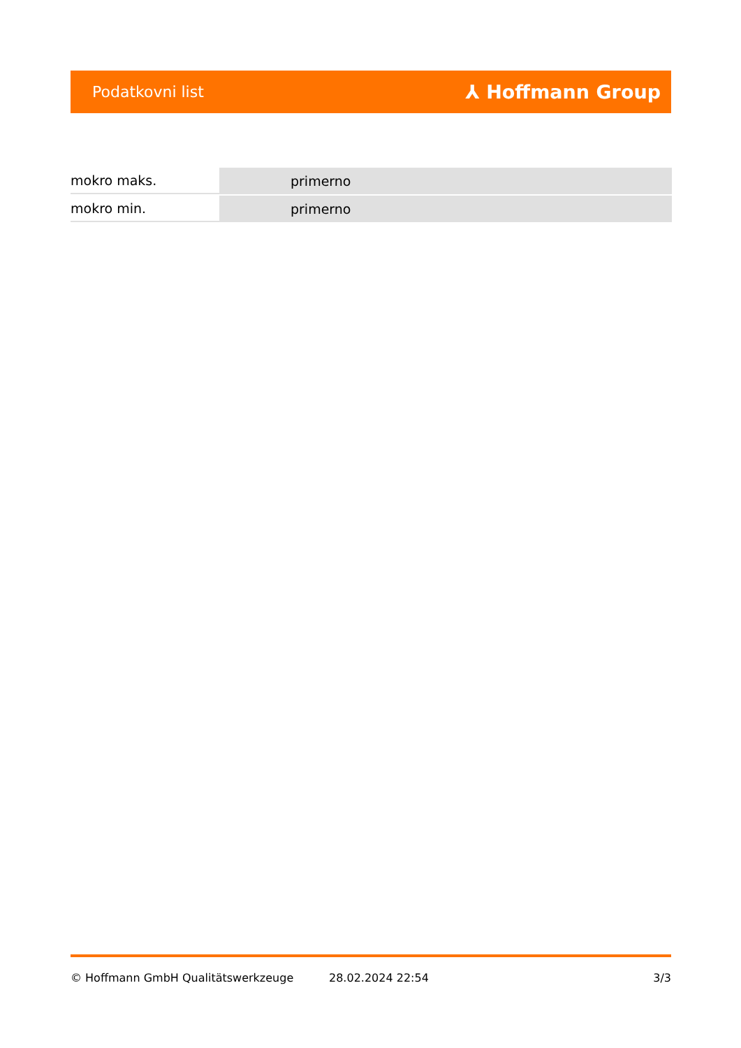Podatkovni list ⅄ Hoffmann Group
| mokro maks. | primerno |
| mokro min. | primerno |
© Hoffmann GmbH Qualitätswerkzeuge 28.02.2024 22:54 3/3